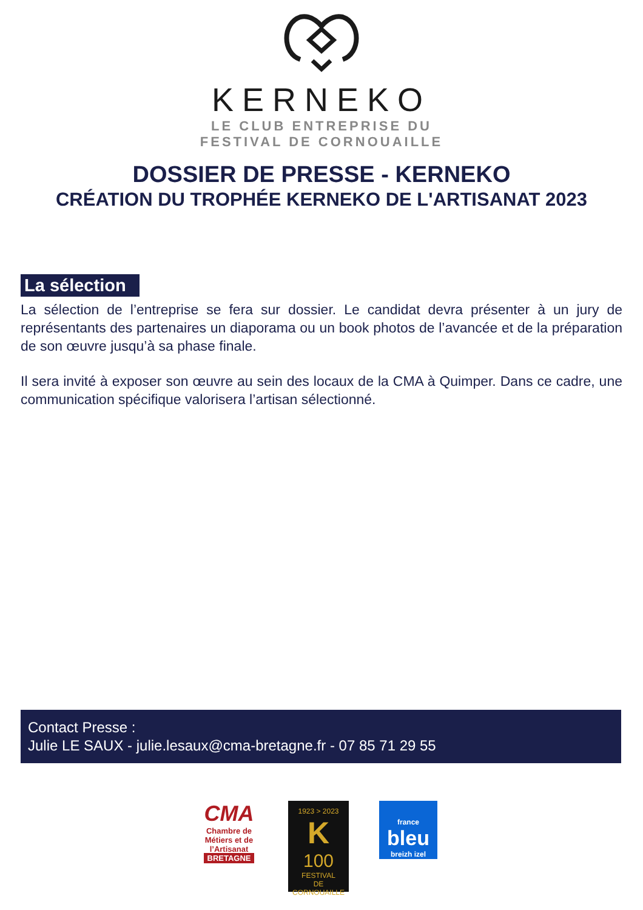KERNEKO
LE CLUB ENTREPRISE DU
FESTIVAL DE CORNOUAILLE
DOSSIER DE PRESSE - KERNEKO
CRÉATION DU TROPHÉE KERNEKO DE L'ARTISANAT 2023
La sélection
La sélection de l’entreprise se fera sur dossier. Le candidat devra présenter à un jury de représentants des partenaires un diaporama ou un book photos de l’avancée et de la préparation de son œuvre jusqu’à sa phase finale.
Il sera invité à exposer son œuvre au sein des locaux de la CMA à Quimper. Dans ce cadre, une communication spécifique valorisera l’artisan sélectionné.
Contact Presse :
Julie LE SAUX - julie.lesaux@cma-bretagne.fr - 07 85 71 29 55
CMA
Chambre de Métiers et de l’Artisanat
BRETAGNE
1923 > 2023
K
100
FESTIVAL
DE CORNOUAILLE
france
bleu
breizh izel